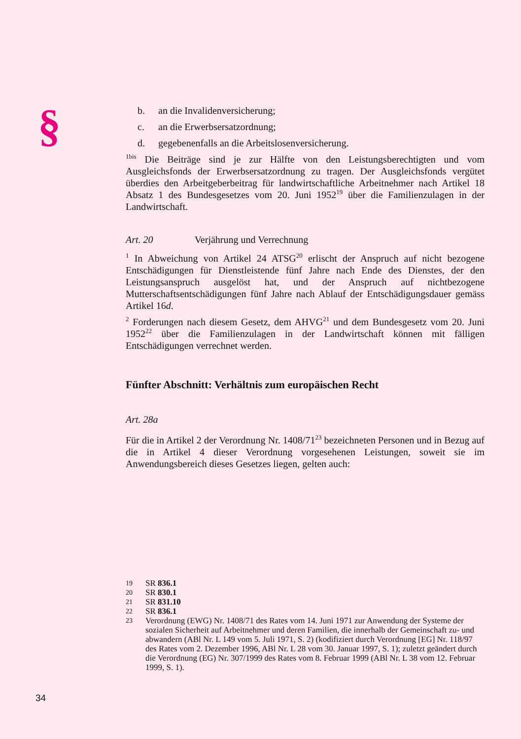§
b. an die Invalidenversicherung;
c. an die Erwerbsersatzordnung;
d. gegebenenfalls an die Arbeitslosenversicherung.
<sup>1bis</sup> Die Beiträge sind je zur Hälfte von den Leistungsberechtigten und vom Ausgleichsfonds der Erwerbsersatzordnung zu tragen. Der Ausgleichsfonds vergütet überdies den Arbeitgeberbeitrag für landwirtschaftliche Arbeitnehmer nach Artikel 18 Absatz 1 des Bundesgesetzes vom 20. Juni 1952<sup>19</sup> über die Familienzulagen in der Landwirtschaft.
Art. 20 Verjährung und Verrechnung
<sup>1</sup> In Abweichung von Artikel 24 ATSG<sup>20</sup> erlischt der Anspruch auf nicht bezogene Entschädigungen für Dienstleistende fünf Jahre nach Ende des Dienstes, der den Leistungsanspruch ausgelöst hat, und der Anspruch auf nichtbezogene Mutterschaftsentschädigungen fünf Jahre nach Ablauf der Entschädigungsdauer gemäss Artikel 16d.
<sup>2</sup> Forderungen nach diesem Gesetz, dem AHVG<sup>21</sup> und dem Bundesgesetz vom 20. Juni 1952<sup>22</sup> über die Familienzulagen in der Landwirtschaft können mit fälligen Entschädigungen verrechnet werden.
Fünfter Abschnitt: Verhältnis zum europäischen Recht
Art. 28a
Für die in Artikel 2 der Verordnung Nr. 1408/71<sup>23</sup> bezeichneten Personen und in Bezug auf die in Artikel 4 dieser Verordnung vorgesehenen Leistungen, soweit sie im Anwendungsbereich dieses Gesetzes liegen, gelten auch:
19 SR 836.1
20 SR 830.1
21 SR 831.10
22 SR 836.1
23 Verordnung (EWG) Nr. 1408/71 des Rates vom 14. Juni 1971 zur Anwendung der Systeme der sozialen Sicherheit auf Arbeitnehmer und deren Familien, die innerhalb der Gemeinschaft zu- und abwandern (ABl Nr. L 149 vom 5. Juli 1971, S. 2) (kodifiziert durch Verordnung [EG] Nr. 118/97 des Rates vom 2. Dezember 1996, ABl Nr. L 28 vom 30. Januar 1997, S. 1); zuletzt geändert durch die Verordnung (EG) Nr. 307/1999 des Rates vom 8. Februar 1999 (ABl Nr. L 38 vom 12. Februar 1999, S. 1).
34